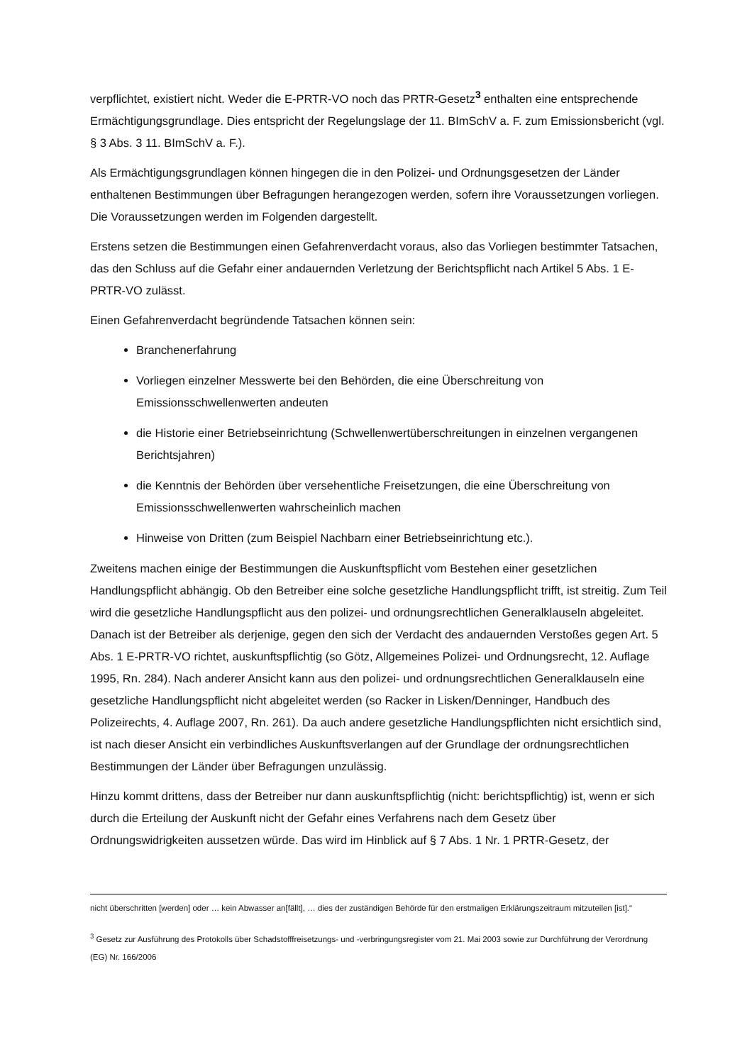verpflichtet, existiert nicht. Weder die E-PRTR-VO noch das PRTR-Gesetz<sup>3</sup> enthalten eine entsprechende Ermächtigungsgrundlage. Dies entspricht der Regelungslage der 11. BImSchV a. F. zum Emissionsbericht (vgl. § 3 Abs. 3 11. BImSchV a. F.).
Als Ermächtigungsgrundlagen können hingegen die in den Polizei- und Ordnungsgesetzen der Länder enthaltenen Bestimmungen über Befragungen herangezogen werden, sofern ihre Voraussetzungen vorliegen. Die Voraussetzungen werden im Folgenden dargestellt.
Erstens setzen die Bestimmungen einen Gefahrenverdacht voraus, also das Vorliegen bestimmter Tatsachen, das den Schluss auf die Gefahr einer andauernden Verletzung der Berichtspflicht nach Artikel 5 Abs. 1 E-PRTR-VO zulässt.
Einen Gefahrenverdacht begründende Tatsachen können sein:
Branchenerfahrung
Vorliegen einzelner Messwerte bei den Behörden, die eine Überschreitung von Emissionsschwellenwerten andeuten
die Historie einer Betriebseinrichtung (Schwellenwertüberschreitungen in einzelnen vergangenen Berichtsjahren)
die Kenntnis der Behörden über versehentliche Freisetzungen, die eine Überschreitung von Emissionsschwellenwerten wahrscheinlich machen
Hinweise von Dritten (zum Beispiel Nachbarn einer Betriebseinrichtung etc.).
Zweitens machen einige der Bestimmungen die Auskunftspflicht vom Bestehen einer gesetzlichen Handlungspflicht abhängig. Ob den Betreiber eine solche gesetzliche Handlungspflicht trifft, ist streitig. Zum Teil wird die gesetzliche Handlungspflicht aus den polizei- und ordnungsrechtlichen Generalklauseln abgeleitet. Danach ist der Betreiber als derjenige, gegen den sich der Verdacht des andauernden Verstoßes gegen Art. 5 Abs. 1 E-PRTR-VO richtet, auskunftspflichtig (so Götz, Allgemeines Polizei- und Ordnungsrecht, 12. Auflage 1995, Rn. 284). Nach anderer Ansicht kann aus den polizei- und ordnungsrechtlichen Generalklauseln eine gesetzliche Handlungspflicht nicht abgeleitet werden (so Racker in Lisken/Denninger, Handbuch des Polizeirechts, 4. Auflage 2007, Rn. 261). Da auch andere gesetzliche Handlungspflichten nicht ersichtlich sind, ist nach dieser Ansicht ein verbindliches Auskunftsverlangen auf der Grundlage der ordnungsrechtlichen Bestimmungen der Länder über Befragungen unzulässig.
Hinzu kommt drittens, dass der Betreiber nur dann auskunftspflichtig (nicht: berichtspflichtig) ist, wenn er sich durch die Erteilung der Auskunft nicht der Gefahr eines Verfahrens nach dem Gesetz über Ordnungswidrigkeiten aussetzen würde. Das wird im Hinblick auf § 7 Abs. 1 Nr. 1 PRTR-Gesetz, der
nicht überschritten [werden] oder … kein Abwasser an[fällt], … dies der zuständigen Behörde für den erstmaligen Erklärungszeitraum mitzuteilen [ist].“
<sup>3</sup> Gesetz zur Ausführung des Protokolls über Schadstofffreisetzungs- und -verbringungsregister vom 21. Mai 2003 sowie zur Durchführung der Verordnung (EG) Nr. 166/2006